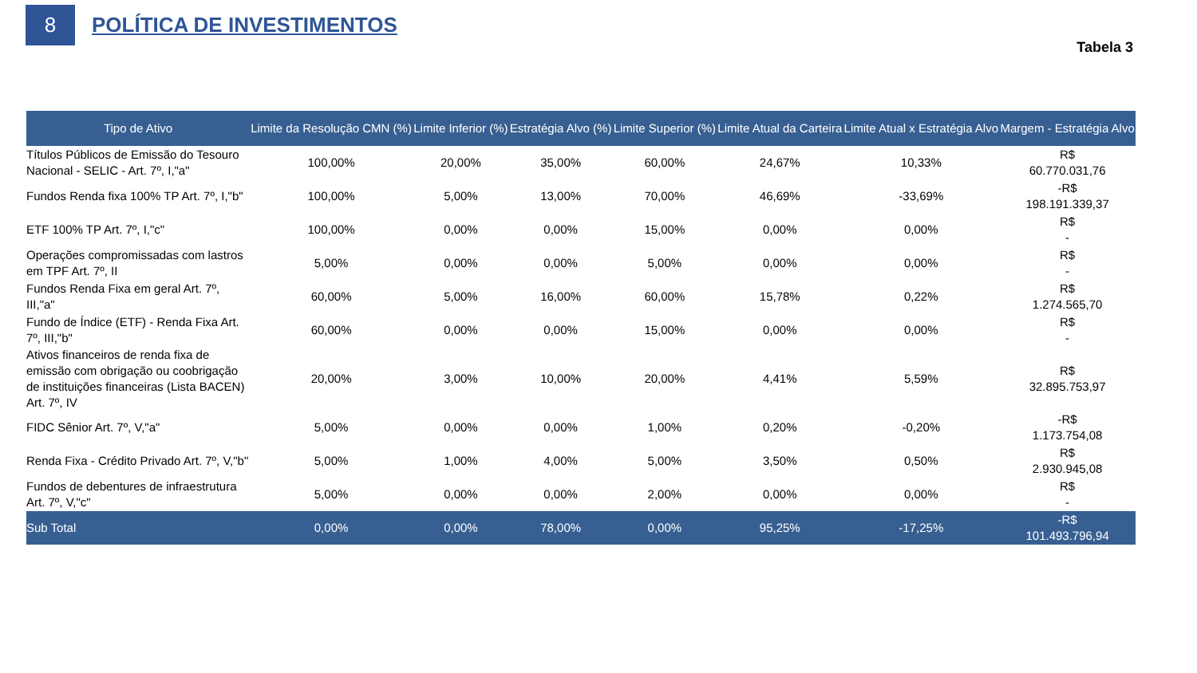8
POLÍTICA DE INVESTIMENTOS
Tabela 3
| Tipo de Ativo | Limite da Resolução CMN (%) | Limite Inferior (%) | Estratégia Alvo (%) | Limite Superior (%) | Limite Atual da Carteira | Limite Atual x Estratégia Alvo | Margem - Estratégia Alvo |
| --- | --- | --- | --- | --- | --- | --- | --- |
| Títulos Públicos de Emissão do Tesouro Nacional - SELIC - Art. 7º, I,"a" | 100,00% | 20,00% | 35,00% | 60,00% | 24,67% | 10,33% | R$ 60.770.031,76 |
| Fundos Renda fixa 100% TP Art. 7º, I,"b" | 100,00% | 5,00% | 13,00% | 70,00% | 46,69% | -33,69% | -R$ 198.191.339,37 |
| ETF 100% TP Art. 7º, I,"c" | 100,00% | 0,00% | 0,00% | 15,00% | 0,00% | 0,00% | R$ - |
| Operações compromissadas com lastros em TPF Art. 7º, II | 5,00% | 0,00% | 0,00% | 5,00% | 0,00% | 0,00% | R$ - |
| Fundos Renda Fixa em geral Art. 7º, III,"a" | 60,00% | 5,00% | 16,00% | 60,00% | 15,78% | 0,22% | R$ 1.274.565,70 |
| Fundo de Índice (ETF) - Renda Fixa Art. 7º, III,"b" | 60,00% | 0,00% | 0,00% | 15,00% | 0,00% | 0,00% | R$ - |
| Ativos financeiros de renda fixa de emissão com obrigação ou coobrigação de instituições financeiras (Lista BACEN) Art. 7º, IV | 20,00% | 3,00% | 10,00% | 20,00% | 4,41% | 5,59% | R$ 32.895.753,97 |
| FIDC Sênior Art. 7º, V,"a" | 5,00% | 0,00% | 0,00% | 1,00% | 0,20% | -0,20% | -R$ 1.173.754,08 |
| Renda Fixa - Crédito Privado Art. 7º, V,"b" | 5,00% | 1,00% | 4,00% | 5,00% | 3,50% | 0,50% | R$ 2.930.945,08 |
| Fundos de debentures de infraestrutura Art. 7º, V,"c" | 5,00% | 0,00% | 0,00% | 2,00% | 0,00% | 0,00% | R$ - |
| Sub Total | 0,00% | 0,00% | 78,00% | 0,00% | 95,25% | -17,25% | -R$ 101.493.796,94 |